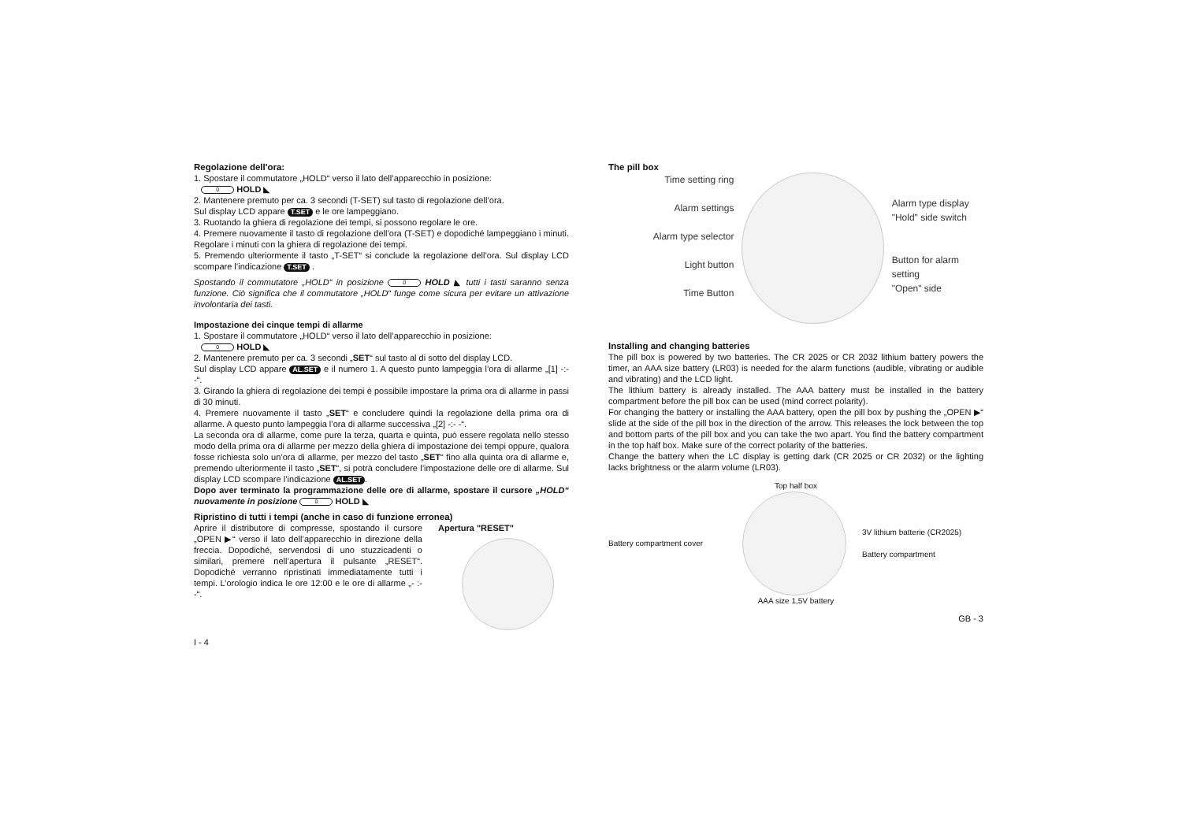Regolazione dell'ora:
1. Spostare il commutatore „HOLD“ verso il lato dell’apparecchio in posizione:
0 HOLD ◣
2. Mantenere premuto per ca. 3 secondi (T-SET) sul tasto di regolazione dell’ora.
Sul display LCD appare T.SET e le ore lampeggiano.
3. Ruotando la ghiera di regolazione dei tempi, si possono regolare le ore.
4. Premere nuovamente il tasto di regolazione dell’ora (T-SET) e dopodiché lampeggiano i minuti. Regolare i minuti con la ghiera di regolazione dei tempi.
5. Premendo ulteriormente il tasto „T-SET“ si conclude la regolazione dell’ora. Sul display LCD scompare l’indicazione T.SET .
Spostando il commutatore „HOLD“ in posizione 0 HOLD ◣ tutti i tasti saranno senza funzione. Ciò significa che il commutatore „HOLD“ funge come sicura per evitare un attivazione involontaria dei tasti.
Impostazione dei cinque tempi di allarme
1. Spostare il commutatore „HOLD“ verso il lato dell’apparecchio in posizione:
0 HOLD ◣
2. Mantenere premuto per ca. 3 secondi „SET“ sul tasto al di sotto del display LCD.
Sul display LCD appare AL.SET e il numero 1. A questo punto lampeggia l’ora di allarme „[1] -:- -“.
3. Girando la ghiera di regolazione dei tempi è possibile impostare la prima ora di allarme in passi di 30 minuti.
4. Premere nuovamente il tasto „SET“ e concludere quindi la regolazione della prima ora di allarme. A questo punto lampeggia l’ora di allarme successiva „[2] -:- -“.
La seconda ora di allarme, come pure la terza, quarta e quinta, può essere regolata nello stesso modo della prima ora di allarme per mezzo della ghiera di impostazione dei tempi oppure, qualora fosse richiesta solo un’ora di allarme, per mezzo del tasto „SET“ fino alla quinta ora di allarme e, premendo ulteriormente il tasto „SET“, si potrà concludere l’impostazione delle ore di allarme. Sul display LCD scompare l’indicazione AL.SET.
Dopo aver terminato la programmazione delle ore di allarme, spostare il cursore „HOLD“ nuovamente in posizione 0 HOLD ◣
Ripristino di tutti i tempi (anche in caso di funzione erronea)
Aprire il distributore di compresse, spostando il cursore „OPEN ▶“ verso il lato dell’apparecchio in direzione della freccia. Dopodiché, servendosi di uno stuzzicadenti o similari, premere nell’apertura il pulsante „RESET“. Dopodiché verranno ripristinati immediatamente tutti i tempi. L’orologio indica le ore 12:00 e le ore di allarme „- :- -“.
Apertura "RESET"
I - 4
The pill box
Time setting ring
Alarm settings
Alarm type selector
Light button
Time Button
Alarm type display
"Hold" side switch
Button for alarm setting
"Open" side
Installing and changing batteries
The pill box is powered by two batteries. The CR 2025 or CR 2032 lithium battery powers the timer, an AAA size battery (LR03) is needed for the alarm functions (audible, vibrating or audible and vibrating) and the LCD light.
The lithium battery is already installed. The AAA battery must be installed in the battery compartment before the pill box can be used (mind correct polarity).
For changing the battery or installing the AAA battery, open the pill box by pushing the „OPEN ▶“ slide at the side of the pill box in the direction of the arrow. This releases the lock between the top and bottom parts of the pill box and you can take the two apart. You find the battery compartment in the top half box. Make sure of the correct polarity of the batteries.
Change the battery when the LC display is getting dark (CR 2025 or CR 2032) or the lighting lacks brightness or the alarm volume (LR03).
Top half box
Battery compartment cover
3V lithium batterie (CR2025)
Battery compartment
AAA size 1,5V battery
GB - 3